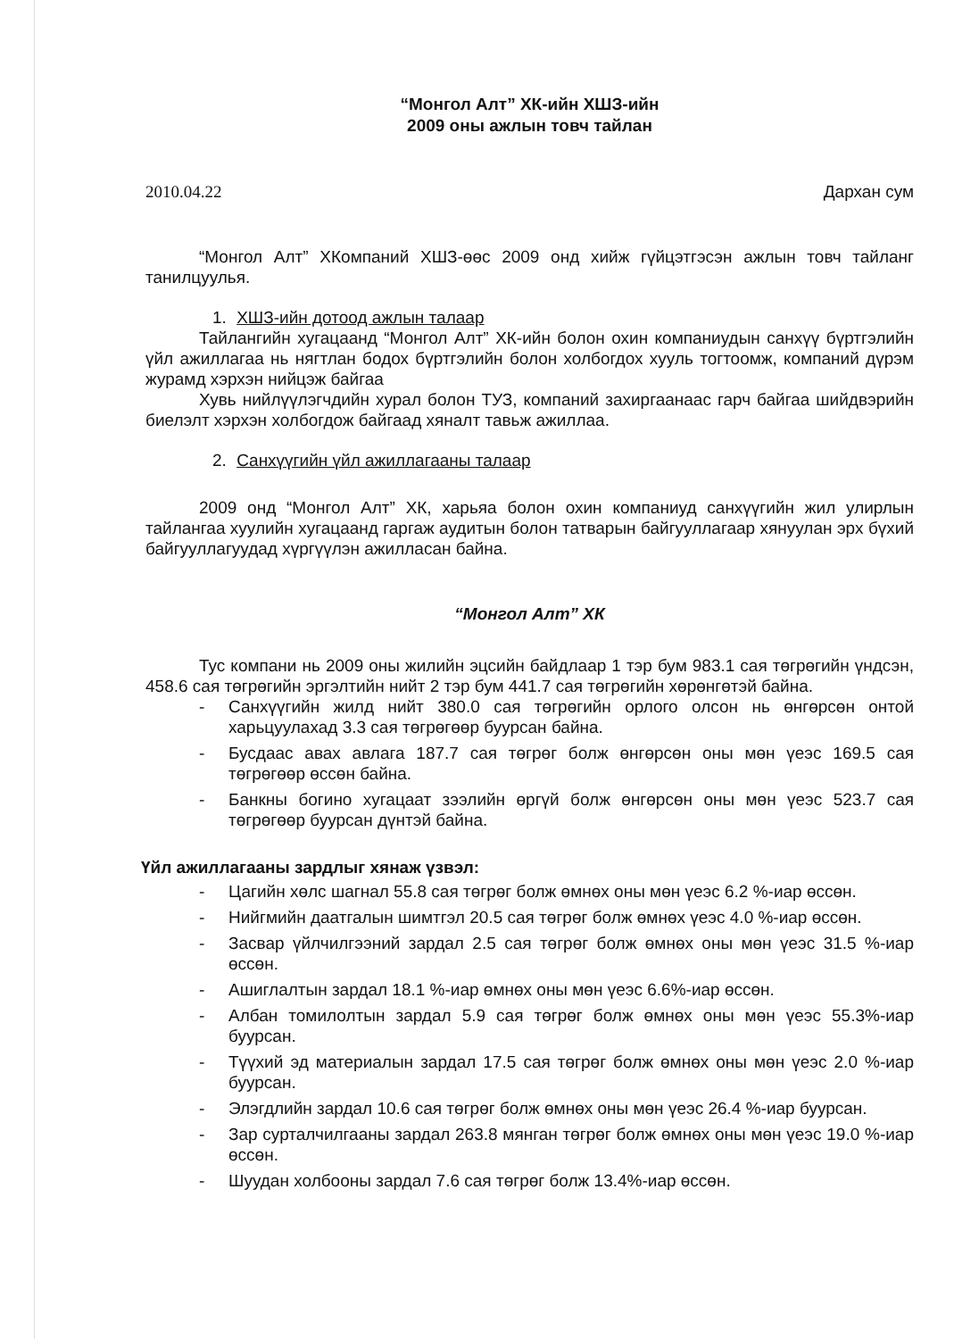“Монгол Алт” ХК-ийн ХШЗ-ийн
2009 оны ажлын товч тайлан
2010.04.22 Дархан сум
“Монгол Алт” ХКомпаний ХШЗ-өөс 2009 онд хийж гүйцэтгэсэн ажлын товч тайланг танилцуулья.
1. ХШЗ-ийн дотоод ажлын талаар
Тайлангийн хугацаанд “Монгол Алт” ХК-ийн болон охин компаниудын санхүү бүртгэлийн үйл ажиллагаа нь нягтлан бодох бүртгэлийн болон холбогдох хууль тогтоомж, компаний дүрэм журамд хэрхэн нийцэж байгаа
Хувь нийлүүлэгчдийн хурал болон ТУЗ, компаний захиргаанаас гарч байгаа шийдвэрийн биелэлт хэрхэн холбогдож байгаад хяналт тавьж ажиллаа.
2. Санхүүгийн үйл ажиллагааны талаар
2009 онд “Монгол Алт” ХК, харьяа болон охин компаниуд санхүүгийн жил улирлын тайлангаа хуулийн хугацаанд гаргаж аудитын болон татварын байгууллагаар хянуулан эрх бүхий байгууллагуудад хүргүүлэн ажилласан байна.
“Монгол Алт” ХК
Тус компани нь 2009 оны жилийн эцсийн байдлаар 1 тэр бум 983.1 сая төгрөгийн үндсэн, 458.6 сая төгрөгийн эргэлтийн нийт 2 тэр бум 441.7 сая төгрөгийн хөрөнгөтэй байна.
- Санхүүгийн жилд нийт 380.0 сая төгрөгийн орлого олсон нь өнгөрсөн онтой харьцуулахад 3.3 сая төгрөгөөр буурсан байна.
- Бусдаас авах авлага 187.7 сая төгрөг болж өнгөрсөн оны мөн үеэс 169.5 сая төгрөгөөр өссөн байна.
- Банкны богино хугацаат зээлийн өргүй болж өнгөрсөн оны мөн үеэс 523.7 сая төгрөгөөр буурсан дүнтэй байна.
Үйл ажиллагааны зардлыг хянаж үзвэл:
- Цагийн хөлс шагнал 55.8 сая төгрөг болж өмнөх оны мөн үеэс 6.2 %-иар өссөн.
- Нийгмийн даатгалын шимтгэл 20.5 сая төгрөг болж өмнөх үеэс 4.0 %-иар өссөн.
- Засвар үйлчилгээний зардал 2.5 сая төгрөг болж өмнөх оны мөн үеэс 31.5 %-иар өссөн.
- Ашиглалтын зардал 18.1 %-иар өмнөх оны мөн үеэс 6.6%-иар өссөн.
- Албан томилолтын зардал 5.9 сая төгрөг болж өмнөх оны мөн үеэс 55.3%-иар буурсан.
- Түүхий эд материалын зардал 17.5 сая төгрөг болж өмнөх оны мөн үеэс 2.0 %-иар буурсан.
- Элэгдлийн зардал 10.6 сая төгрөг болж өмнөх оны мөн үеэс 26.4 %-иар буурсан.
- Зар сурталчилгааны зардал 263.8 мянган төгрөг болж өмнөх оны мөн үеэс 19.0 %-иар өссөн.
- Шуудан холбооны зардал 7.6 сая төгрөг болж 13.4%-иар өссөн.